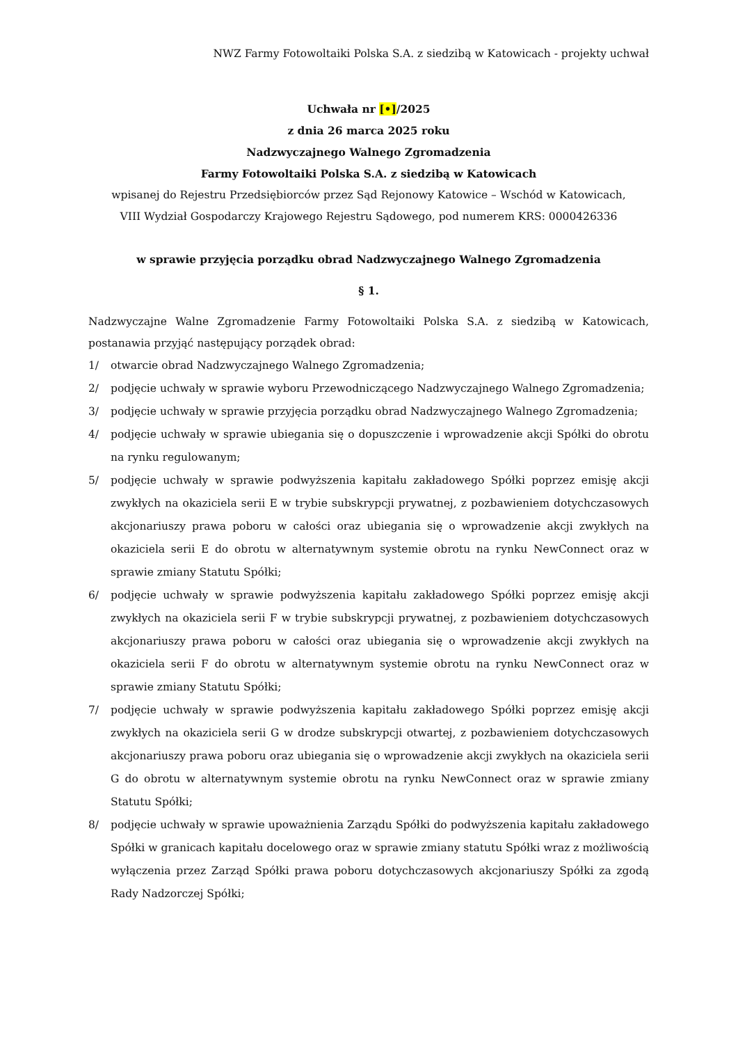NWZ Farmy Fotowoltaiki Polska S.A. z siedzibą w Katowicach - projekty uchwał
Uchwała nr [•]/2025
z dnia 26 marca 2025 roku
Nadzwyczajnego Walnego Zgromadzenia
Farmy Fotowoltaiki Polska S.A. z siedzibą w Katowicach
wpisanej do Rejestru Przedsiębiorców przez Sąd Rejonowy Katowice – Wschód w Katowicach,
VIII Wydział Gospodarczy Krajowego Rejestru Sądowego, pod numerem KRS: 0000426336
w sprawie przyjęcia porządku obrad Nadzwyczajnego Walnego Zgromadzenia
§ 1.
Nadzwyczajne Walne Zgromadzenie Farmy Fotowoltaiki Polska S.A. z siedzibą w Katowicach, postanawia przyjąć następujący porządek obrad:
1/ otwarcie obrad Nadzwyczajnego Walnego Zgromadzenia;
2/ podjęcie uchwały w sprawie wyboru Przewodniczącego Nadzwyczajnego Walnego Zgromadzenia;
3/ podjęcie uchwały w sprawie przyjęcia porządku obrad Nadzwyczajnego Walnego Zgromadzenia;
4/ podjęcie uchwały w sprawie ubiegania się o dopuszczenie i wprowadzenie akcji Spółki do obrotu na rynku regulowanym;
5/ podjęcie uchwały w sprawie podwyższenia kapitału zakładowego Spółki poprzez emisję akcji zwykłych na okaziciela serii E w trybie subskrypcji prywatnej, z pozbawieniem dotychczasowych akcjonariuszy prawa poboru w całości oraz ubiegania się o wprowadzenie akcji zwykłych na okaziciela serii E do obrotu w alternatywnym systemie obrotu na rynku NewConnect oraz w sprawie zmiany Statutu Spółki;
6/ podjęcie uchwały w sprawie podwyższenia kapitału zakładowego Spółki poprzez emisję akcji zwykłych na okaziciela serii F w trybie subskrypcji prywatnej, z pozbawieniem dotychczasowych akcjonariuszy prawa poboru w całości oraz ubiegania się o wprowadzenie akcji zwykłych na okaziciela serii F do obrotu w alternatywnym systemie obrotu na rynku NewConnect oraz w sprawie zmiany Statutu Spółki;
7/ podjęcie uchwały w sprawie podwyższenia kapitału zakładowego Spółki poprzez emisję akcji zwykłych na okaziciela serii G w drodze subskrypcji otwartej, z pozbawieniem dotychczasowych akcjonariuszy prawa poboru oraz ubiegania się o wprowadzenie akcji zwykłych na okaziciela serii G do obrotu w alternatywnym systemie obrotu na rynku NewConnect oraz w sprawie zmiany Statutu Spółki;
8/ podjęcie uchwały w sprawie upoważnienia Zarządu Spółki do podwyższenia kapitału zakładowego Spółki w granicach kapitału docelowego oraz w sprawie zmiany statutu Spółki wraz z możliwością wyłączenia przez Zarząd Spółki prawa poboru dotychczasowych akcjonariuszy Spółki za zgodą Rady Nadzorczej Spółki;